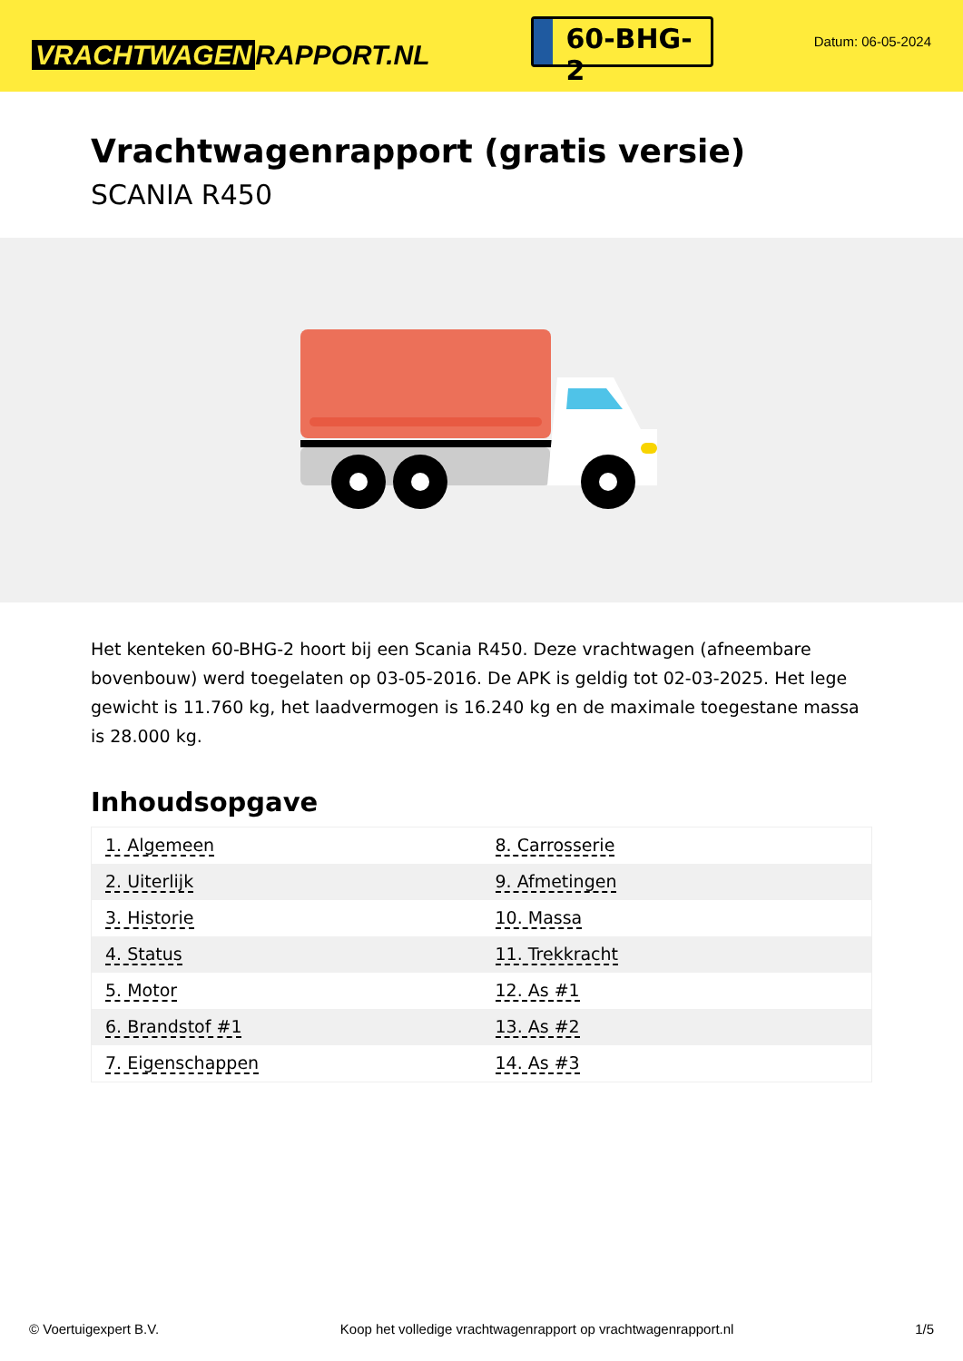VRACHTWAGEN RAPPORT.NL
60-BHG-2
Datum: 06-05-2024
Vrachtwagenrapport (gratis versie)
SCANIA R450
Het kenteken 60-BHG-2 hoort bij een Scania R450. Deze vrachtwagen (afneembare bovenbouw) werd toegelaten op 03-05-2016. De APK is geldig tot 02-03-2025. Het lege gewicht is 11.760 kg, het laadvermogen is 16.240 kg en de maximale toegestane massa is 28.000 kg.
Inhoudsopgave
| 1. Algemeen | 8. Carrosserie |
| 2. Uiterlijk | 9. Afmetingen |
| 3. Historie | 10. Massa |
| 4. Status | 11. Trekkracht |
| 5. Motor | 12. As #1 |
| 6. Brandstof #1 | 13. As #2 |
| 7. Eigenschappen | 14. As #3 |
© Voertuigexpert B.V. Koop het volledige vrachtwagenrapport op vrachtwagenrapport.nl 1/5